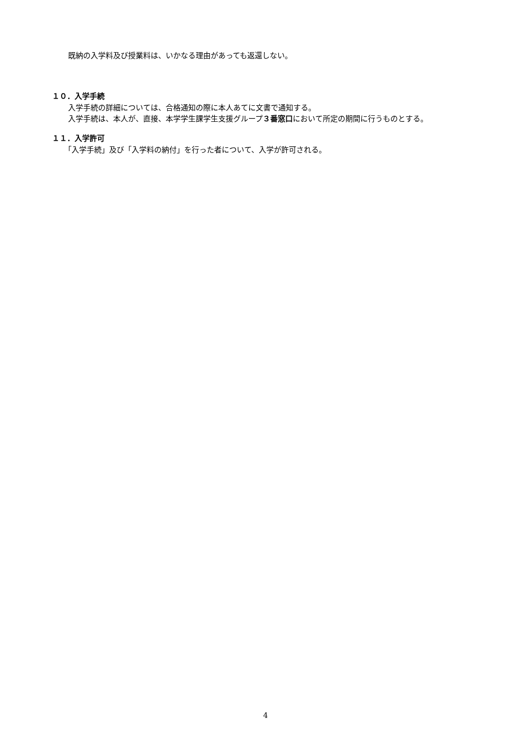既納の入学料及び授業料は、いかなる理由があっても返還しない。
１０．入学手続
入学手続の詳細については、合格通知の際に本人あてに文書で通知する。
入学手続は、本人が、直接、本学学生課学生支援グループ３番窓口において所定の期間に行うものとする。
１１．入学許可
「入学手続」及び「入学料の納付」を行った者について、入学が許可される。
4